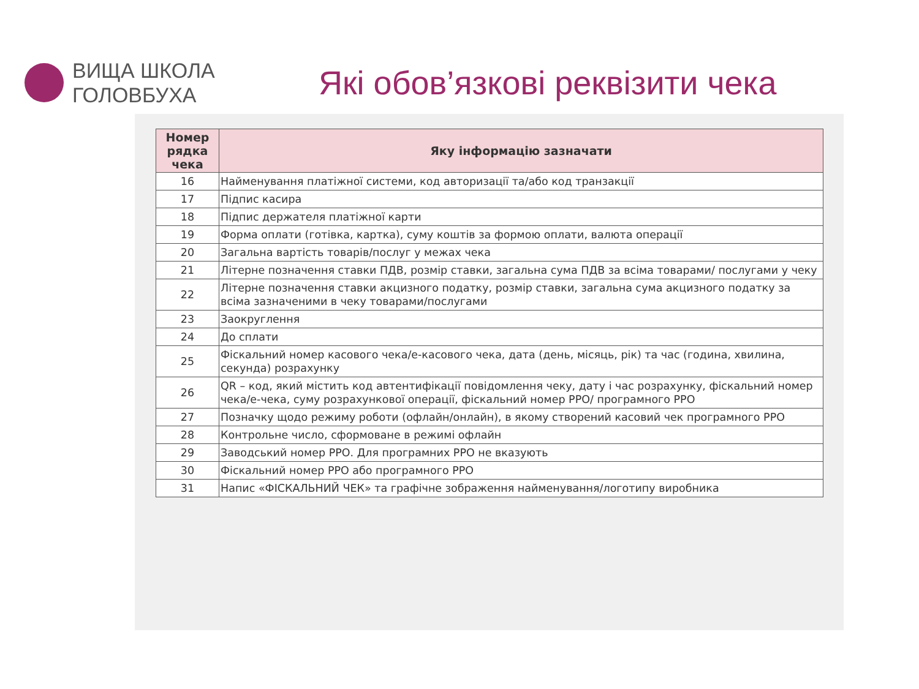ВИЩА ШКОЛА
ГОЛОВБУХА
Які обов’язкові реквізити чека
| Номер рядка чека | Яку інформацію зазначати |
| --- | --- |
| 16 | Найменування платіжної системи, код авторизації та/або код транзакції |
| 17 | Підпис касира |
| 18 | Підпис держателя платіжної карти |
| 19 | Форма оплати (готівка, картка), суму коштів за формою оплати, валюта операції |
| 20 | Загальна вартість товарів/послуг у межах чека |
| 21 | Літерне позначення ставки ПДВ, розмір ставки, загальна сума ПДВ за всіма товарами/ послугами у чеку |
| 22 | Літерне позначення ставки акцизного податку, розмір ставки, загальна сума акцизного податку за всіма зазначеними в чеку товарами/послугами |
| 23 | Заокруглення |
| 24 | До сплати |
| 25 | Фіскальний номер касового чека/е-касового чека, дата (день, місяць, рік) та час (година, хвилина, секунда) розрахунку |
| 26 | QR – код, який містить код автентифікації повідомлення чеку, дату і час розрахунку, фіскальний номер чека/е-чека, суму розрахункової операції, фіскальний номер РРО/ програмного РРО |
| 27 | Позначку щодо режиму роботи (офлайн/онлайн), в якому створений касовий чек програмного РРО |
| 28 | Контрольне число, сформоване в режимі офлайн |
| 29 | Заводський номер РРО. Для програмних РРО не вказують |
| 30 | Фіскальний номер РРО або програмного РРО |
| 31 | Напис «ФІСКАЛЬНИЙ ЧЕК» та графічне зображення найменування/логотипу виробника |